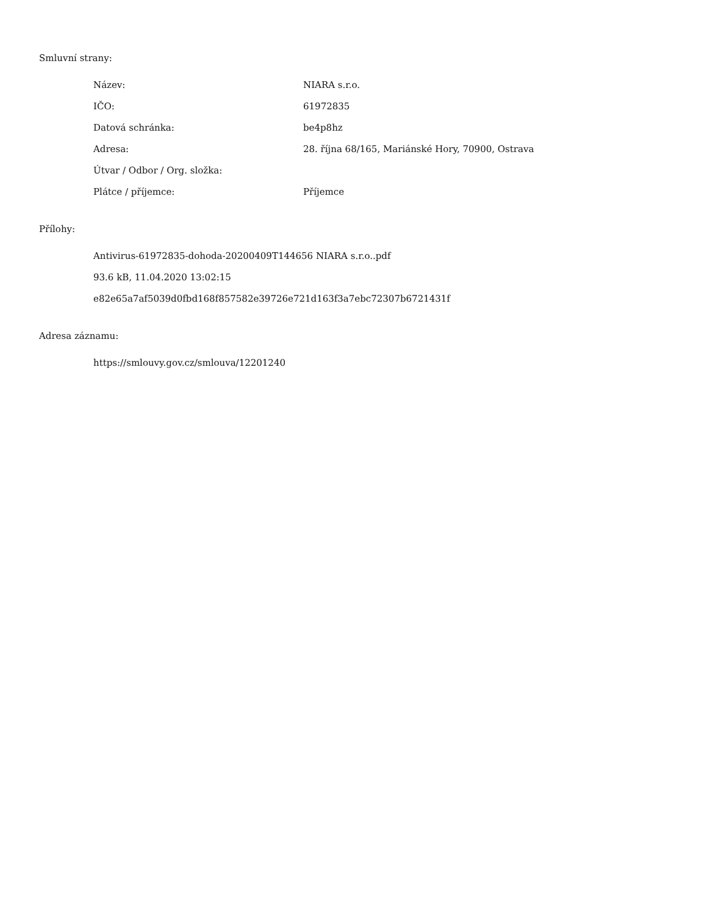Smluvní strany:
| Název: | NIARA s.r.o. |
| IČO: | 61972835 |
| Datová schránka: | be4p8hz |
| Adresa: | 28. října 68/165, Mariánské Hory, 70900, Ostrava |
| Útvar / Odbor / Org. složka: | |
| Plátce / příjemce: | Příjemce |
Přílohy:
Antivirus-61972835-dohoda-20200409T144656 NIARA s.r.o..pdf
93.6 kB, 11.04.2020 13:02:15
e82e65a7af5039d0fbd168f857582e39726e721d163f3a7ebc72307b6721431f
Adresa záznamu:
https://smlouvy.gov.cz/smlouva/12201240